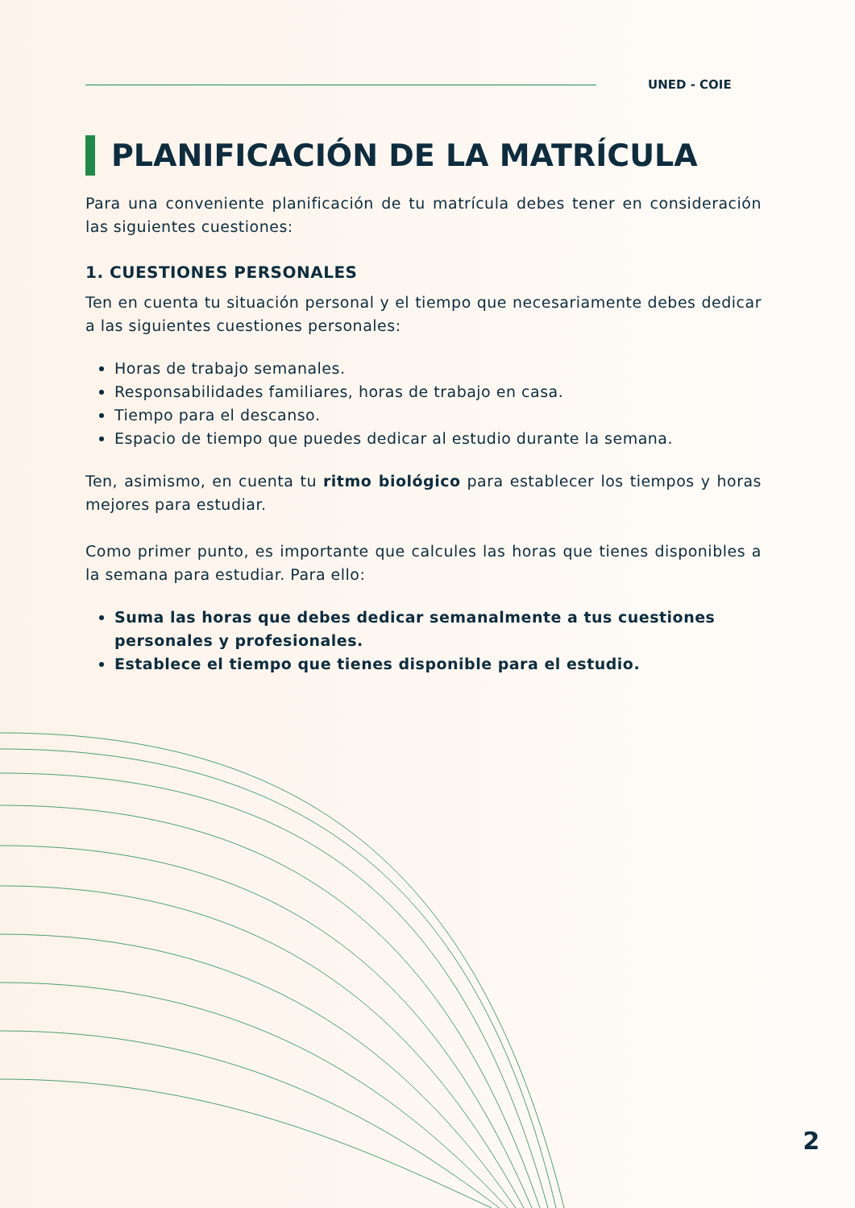UNED - COIE
PLANIFICACIÓN DE LA MATRÍCULA
Para una conveniente planificación de tu matrícula debes tener en consideración las siguientes cuestiones:
1. CUESTIONES PERSONALES
Ten en cuenta tu situación personal y el tiempo que necesariamente debes dedicar a las siguientes cuestiones personales:
Horas de trabajo semanales.
Responsabilidades familiares, horas de trabajo en casa.
Tiempo para el descanso.
Espacio de tiempo que puedes dedicar al estudio durante la semana.
Ten, asimismo, en cuenta tu ritmo biológico para establecer los tiempos y horas mejores para estudiar.
Como primer punto, es importante que calcules las horas que tienes disponibles a la semana para estudiar. Para ello:
Suma las horas que debes dedicar semanalmente a tus cuestiones personales y profesionales.
Establece el tiempo que tienes disponible para el estudio.
2